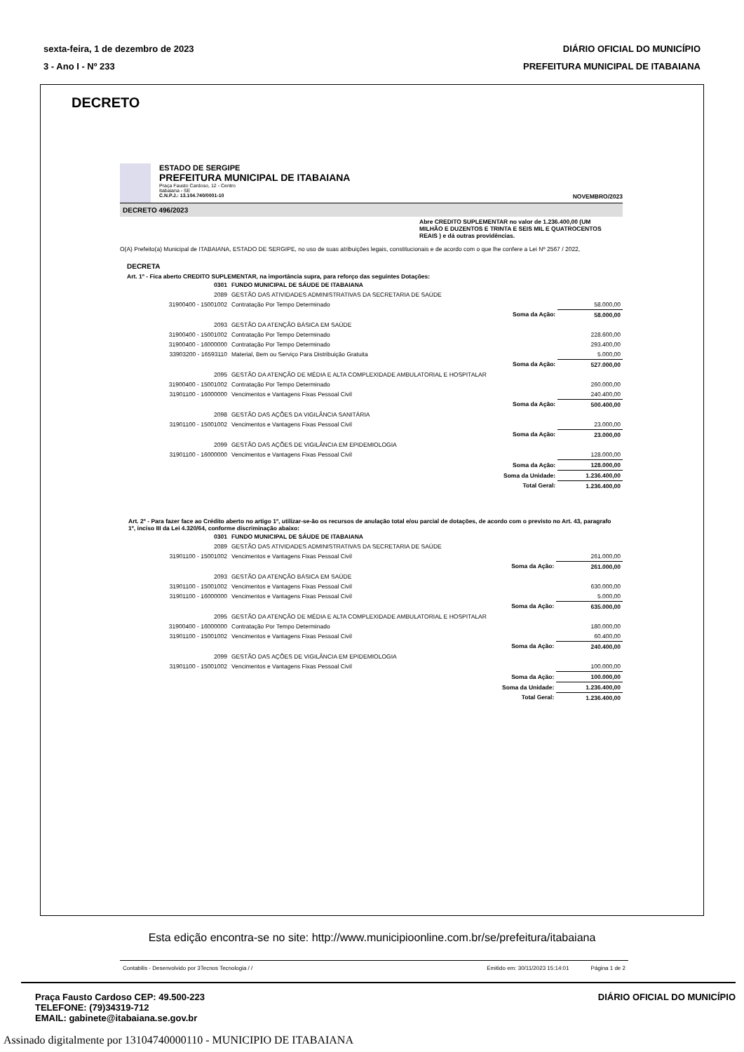sexta-feira, 1 de dezembro de 2023 DIÁRIO OFICIAL DO MUNICÍPIO
3 - Ano I - Nº 233 PREFEITURA MUNICIPAL DE ITABAIANA
DECRETO
ESTADO DE SERGIPE
PREFEITURA MUNICIPAL DE ITABAIANA
Praça Fausto Cardoso, 12 - Centro
Itabaiana - SE
C.N.P.J.: 13.104.740/0001-10 NOVEMBRO/2023
DECRETO 496/2023
Abre CREDITO SUPLEMENTAR no valor de 1.236.400,00 (UM MILHÃO E DUZENTOS E TRINTA E SEIS MIL E QUATROCENTOS REAIS ) e dá outras providências.
O(A) Prefeito(a) Municipal de ITABAIANA, ESTADO DE SERGIPE, no uso de suas atribuições legais, constitucionais e de acordo com o que lhe confere a Lei Nº 2567 / 2022,
DECRETA
Art. 1º - Fica aberto CREDITO SUPLEMENTAR, na importância supra, para reforço das seguintes Dotações:
| 0301 | FUNDO MUNICIPAL DE SÁUDE DE ITABAIANA | | |
| 2089 | GESTÃO DAS ATIVIDADES ADMINISTRATIVAS DA SECRETARIA DE SAÚDE | | |
| 31900400 - 15001002 | Contratação Por Tempo Determinado | | 58.000,00 |
| | | Soma da Ação: | 58.000,00 |
| 2093 | GESTÃO DA ATENÇÃO BÁSICA EM SAÚDE | | |
| 31900400 - 15001002 | Contratação Por Tempo Determinado | | 228.600,00 |
| 31900400 - 16000000 | Contratação Por Tempo Determinado | | 293.400,00 |
| 33903200 - 16593110 | Material, Bem ou Serviço Para Distribuição Gratuita | | 5.000,00 |
| | | Soma da Ação: | 527.000,00 |
| 2095 | GESTÃO DA ATENÇÃO DE MÉDIA E ALTA COMPLEXIDADE AMBULATORIAL E HOSPITALAR | | |
| 31900400 - 15001002 | Contratação Por Tempo Determinado | | 260.000,00 |
| 31901100 - 16000000 | Vencimentos e Vantagens Fixas Pessoal Civil | | 240.400,00 |
| | | Soma da Ação: | 500.400,00 |
| 2098 | GESTÃO DAS AÇÕES DA VIGILÂNCIA SANITÁRIA | | |
| 31901100 - 15001002 | Vencimentos e Vantagens Fixas Pessoal Civil | | 23.000,00 |
| | | Soma da Ação: | 23.000,00 |
| 2099 | GESTÃO DAS AÇÕES DE VIGILÂNCIA EM EPIDEMIOLOGIA | | |
| 31901100 - 16000000 | Vencimentos e Vantagens Fixas Pessoal Civil | | 128.000,00 |
| | | Soma da Ação: | 128.000,00 |
| | | Soma da Unidade: | 1.236.400,00 |
| | | Total Geral: | 1.236.400,00 |
Art. 2º - Para fazer face ao Crédito aberto no artigo 1º, utilizar-se-ão os recursos de anulação total e/ou parcial de dotações, de acordo com o previsto no Art. 43, paragrafo 1º, inciso III da Lei 4.320/64, conforme discriminação abaixo:
| 0301 | FUNDO MUNICIPAL DE SÁUDE DE ITABAIANA | | |
| 2089 | GESTÃO DAS ATIVIDADES ADMINISTRATIVAS DA SECRETARIA DE SAÚDE | | |
| 31901100 - 15001002 | Vencimentos e Vantagens Fixas Pessoal Civil | | 261.000,00 |
| | | Soma da Ação: | 261.000,00 |
| 2093 | GESTÃO DA ATENÇÃO BÁSICA EM SAÚDE | | |
| 31901100 - 15001002 | Vencimentos e Vantagens Fixas Pessoal Civil | | 630.000,00 |
| 31901100 - 16000000 | Vencimentos e Vantagens Fixas Pessoal Civil | | 5.000,00 |
| | | Soma da Ação: | 635.000,00 |
| 2095 | GESTÃO DA ATENÇÃO DE MÉDIA E ALTA COMPLEXIDADE AMBULATORIAL E HOSPITALAR | | |
| 31900400 - 16000000 | Contratação Por Tempo Determinado | | 180.000,00 |
| 31901100 - 15001002 | Vencimentos e Vantagens Fixas Pessoal Civil | | 60.400,00 |
| | | Soma da Ação: | 240.400,00 |
| 2099 | GESTÃO DAS AÇÕES DE VIGILÂNCIA EM EPIDEMIOLOGIA | | |
| 31901100 - 15001002 | Vencimentos e Vantagens Fixas Pessoal Civil | | 100.000,00 |
| | | Soma da Ação: | 100.000,00 |
| | | Soma da Unidade: | 1.236.400,00 |
| | | Total Geral: | 1.236.400,00 |
Contabilis - Desenvolvido por 3Tecnos Tecnologia / / Emitido em: 30/11/2023 15:14:01 Página 1 de 2
Esta edição encontra-se no site: http://www.municipioonline.com.br/se/prefeitura/itabaiana
Praça Fausto Cardoso CEP: 49.500-223
TELEFONE: (79)34319-712
EMAIL: gabinete@itabaiana.se.gov.br
DIÁRIO OFICIAL DO MUNICÍPIO
Assinado digitalmente por 13104740000110 - MUNICIPIO DE ITABAIANA